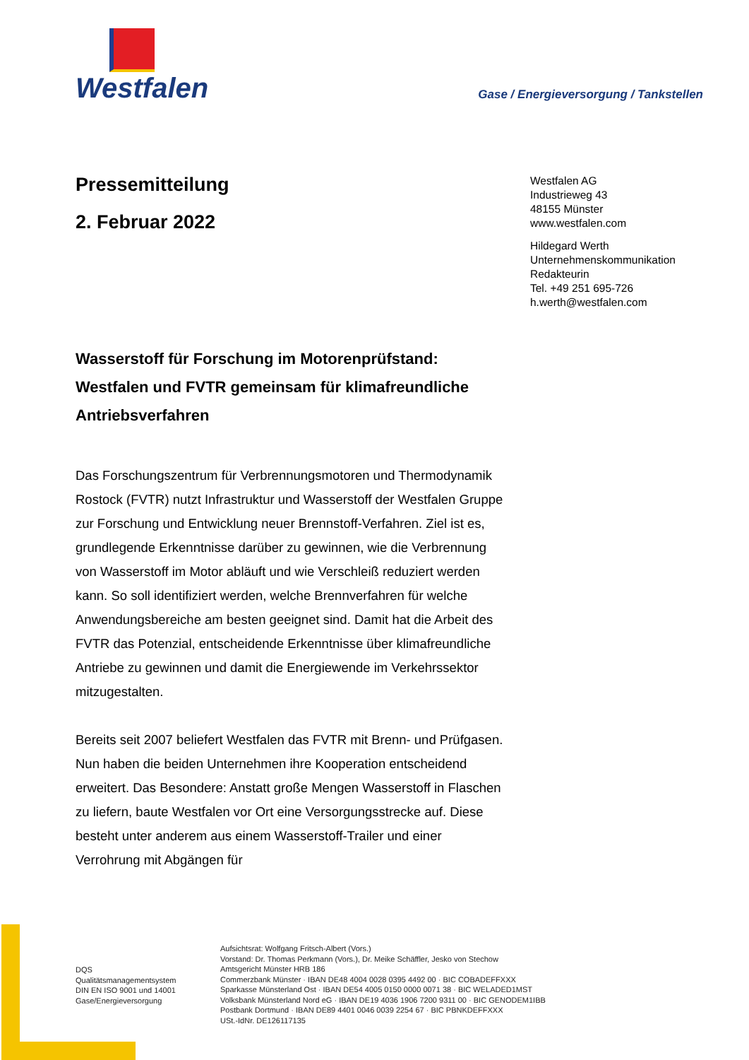Westfalen
Gase / Energieversorgung / Tankstellen
Pressemitteilung
2. Februar 2022
Westfalen AG
Industrieweg 43
48155 Münster
www.westfalen.com
Hildegard Werth
Unternehmenskommunikation
Redakteurin
Tel. +49 251 695-726
h.werth@westfalen.com
Wasserstoff für Forschung im Motorenprüfstand: Westfalen und FVTR gemeinsam für klimafreundliche Antriebsverfahren
Das Forschungszentrum für Verbrennungsmotoren und Thermodynamik Rostock (FVTR) nutzt Infrastruktur und Wasserstoff der Westfalen Gruppe zur Forschung und Entwicklung neuer Brennstoff-Verfahren. Ziel ist es, grundlegende Erkenntnisse darüber zu gewinnen, wie die Verbrennung von Wasserstoff im Motor abläuft und wie Verschleiß reduziert werden kann. So soll identifiziert werden, welche Brennverfahren für welche Anwendungsbereiche am besten geeignet sind. Damit hat die Arbeit des FVTR das Potenzial, entscheidende Erkenntnisse über klimafreundliche Antriebe zu gewinnen und damit die Energiewende im Verkehrssektor mitzugestalten.
Bereits seit 2007 beliefert Westfalen das FVTR mit Brenn- und Prüfgasen. Nun haben die beiden Unternehmen ihre Kooperation entscheidend erweitert. Das Besondere: Anstatt große Mengen Wasserstoff in Flaschen zu liefern, baute Westfalen vor Ort eine Versorgungsstrecke auf. Diese besteht unter anderem aus einem Wasserstoff-Trailer und einer Verrohrung mit Abgängen für
DQS
Qualitätsmanagementsystem
DIN EN ISO 9001 und 14001
Gase/Energieversorgung
Aufsichtsrat: Wolfgang Fritsch-Albert (Vors.)
Vorstand: Dr. Thomas Perkmann (Vors.), Dr. Meike Schäffler, Jesko von Stechow
Amtsgericht Münster HRB 186
Commerzbank Münster · IBAN DE48 4004 0028 0395 4492 00 · BIC COBADEFFXXX
Sparkasse Münsterland Ost · IBAN DE54 4005 0150 0000 0071 38 · BIC WELADED1MST
Volksbank Münsterland Nord eG · IBAN DE19 4036 1906 7200 9311 00 · BIC GENODEM1IBB
Postbank Dortmund · IBAN DE89 4401 0046 0039 2254 67 · BIC PBNKDEFFXXX
USt.-IdNr. DE126117135